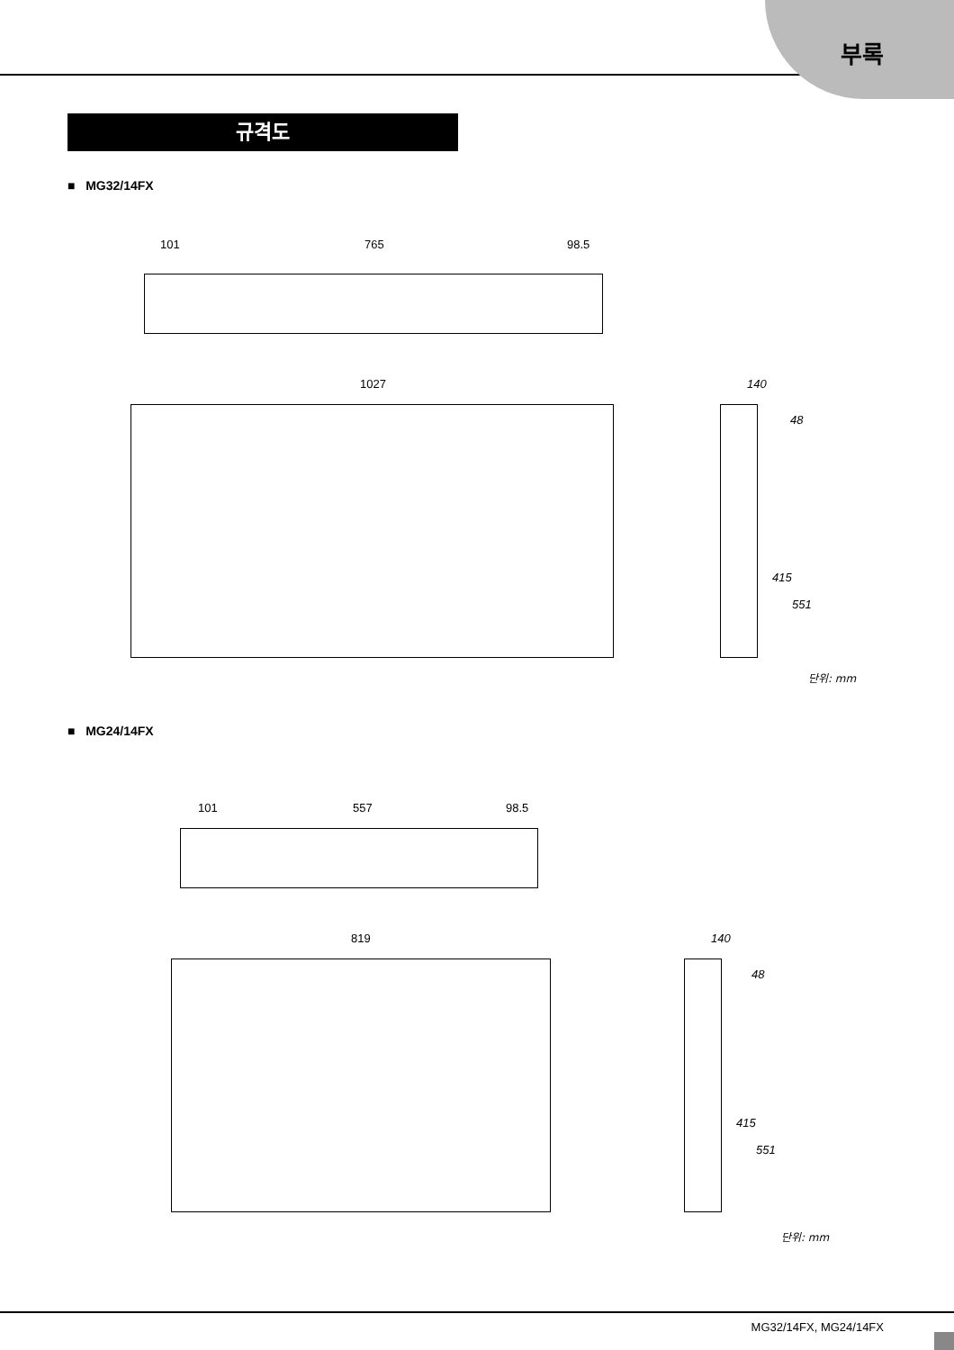부록
규격도
■ MG32/14FX
101 765 98.5
1027 140
48
415
551
단위: mm
■ MG24/14FX
101 557 98.5
819 140
48
415
551
단위: mm
MG32/14FX, MG24/14FX